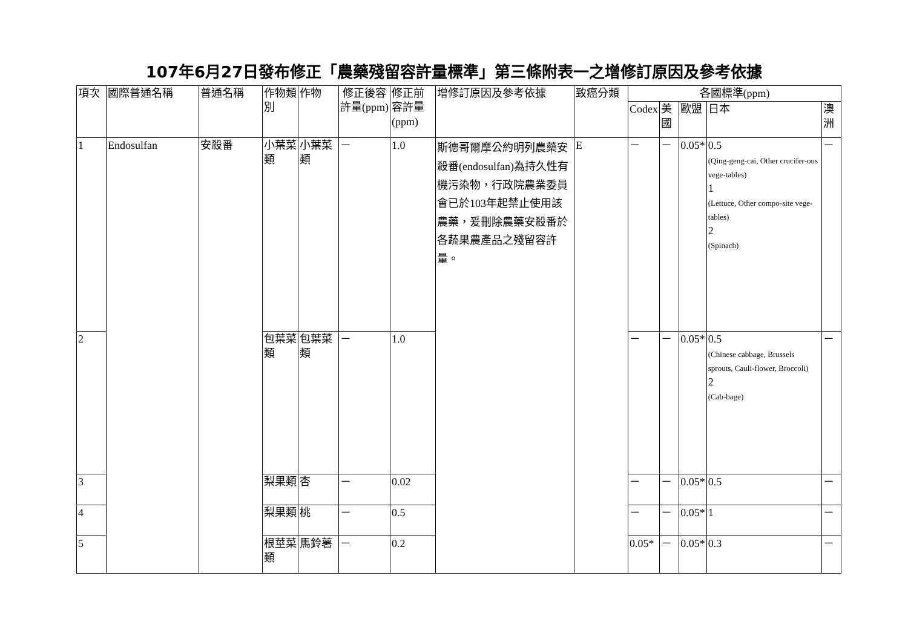107年6月27日發布修正「農藥殘留容許量標準」第三條附表一之增修訂原因及參考依據
| 項次 | 國際普通名稱 | 普通名稱 | 作物類別 | 作物 | 修正後容許量(ppm) | 修正前容許量(ppm) | 增修訂原因及參考依據 | 致癌分類 | 各國標準(ppm) | | | | |
| --- | --- | --- | --- | --- | --- | --- | --- | --- | --- | --- | --- | --- | --- |
| | | | | | | | | | Codex | 美國 | 歐盟 | 日本 | 澳洲 |
| 1 | Endosulfan | 安殺番 | 小葉菜類 | 小葉菜類 | － | 1.0 | 斯德哥爾摩公約明列農藥安殺番(endosulfan)為持久性有機污染物，行政院農業委員會已於103年起禁止使用該農藥，爰刪除農藥安殺番於各蔬果農產品之殘留容許量。 | E | － | － | 0.05* | 0.5 (Qing-geng-cai, Other crucifer-ous vege-tables) 1 (Lettuce, Other compo-site vege-tables) 2 (Spinach) | － |
| 2 | | | 包葉菜類 | 包葉菜類 | － | 1.0 | | | － | － | 0.05* | 0.5 (Chinese cabbage, Brussels sprouts, Cauli-flower, Broccoli) 2 (Cab-bage) | － |
| 3 | | | 梨果類 | 杏 | － | 0.02 | | | － | － | 0.05* | 0.5 | － |
| 4 | | | 梨果類 | 桃 | － | 0.5 | | | － | － | 0.05* | 1 | － |
| 5 | | | 根莖菜類 | 馬鈴薯 | － | 0.2 | | | 0.05* | － | 0.05* | 0.3 | － |